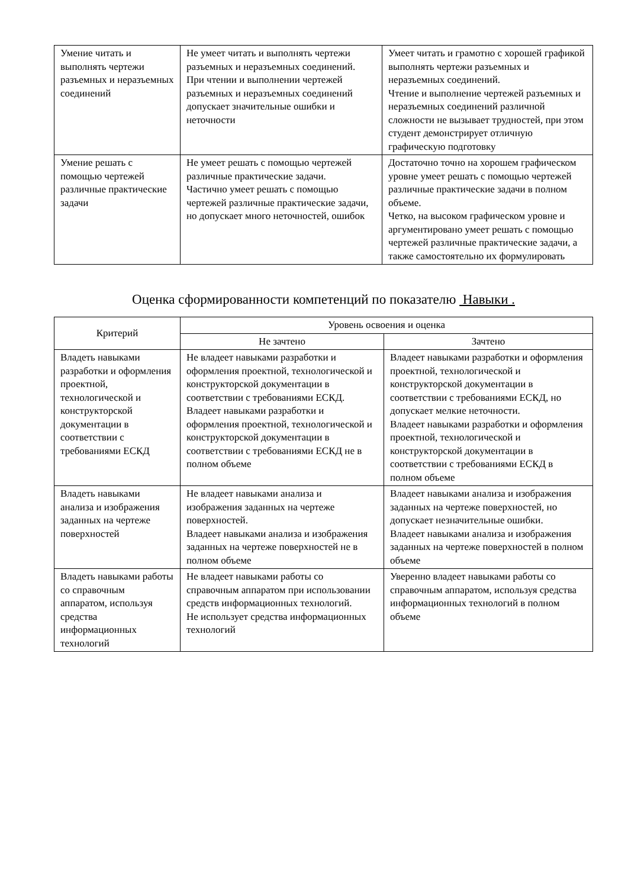| Умение читать и выполнять чертежи разъемных и неразъемных соединений | Не умеет читать и выполнять чертежи разъемных и неразъемных соединений. При чтении и выполнении чертежей разъемных и неразъемных соединений допускает значительные ошибки и неточности | Умеет читать и грамотно с хорошей графикой выполнять чертежи разъемных и неразъемных соединений. Чтение и выполнение чертежей разъемных и неразъемных соединений различной сложности не вызывает трудностей, при этом студент демонстрирует отличную графическую подготовку |
| Умение решать с помощью чертежей различные практические задачи | Не умеет решать с помощью чертежей различные практические задачи. Частично умеет решать с помощью чертежей различные практические задачи, но допускает много неточностей, ошибок | Достаточно точно на хорошем графическом уровне умеет решать с помощью чертежей различные практические задачи в полном объеме. Четко, на высоком графическом уровне и аргументировано умеет решать с помощью чертежей различные практические задачи, а также самостоятельно их формулировать |
Оценка сформированности компетенций по показателю Навыки .
| Критерий | Уровень освоения и оценка | |
| --- | --- | --- |
| | Не зачтено | Зачтено |
| Владеть навыками разработки и оформления проектной, технологической и конструкторской документации в соответствии с требованиями ЕСКД | Не владеет навыками разработки и оформления проектной, технологической и конструкторской документации в соответствии с требованиями ЕСКД. Владеет навыками разработки и оформления проектной, технологической и конструкторской документации в соответствии с требованиями ЕСКД не в полном объеме | Владеет навыками разработки и оформления проектной, технологической и конструкторской документации в соответствии с требованиями ЕСКД, но допускает мелкие неточности. Владеет навыками разработки и оформления проектной, технологической и конструкторской документации в соответствии с требованиями ЕСКД в полном объеме |
| Владеть навыками анализа и изображения заданных на чертеже поверхностей | Не владеет навыками анализа и изображения заданных на чертеже поверхностей. Владеет навыками анализа и изображения заданных на чертеже поверхностей не в полном объеме | Владеет навыками анализа и изображения заданных на чертеже поверхностей, но допускает незначительные ошибки. Владеет навыками анализа и изображения заданных на чертеже поверхностей в полном объеме |
| Владеть навыками работы со справочным аппаратом, используя средства информационных технологий | Не владеет навыками работы со справочным аппаратом при использовании средств информационных технологий. Не использует средства информационных технологий | Уверенно владеет навыками работы со справочным аппаратом, используя средства информационных технологий в полном объеме |